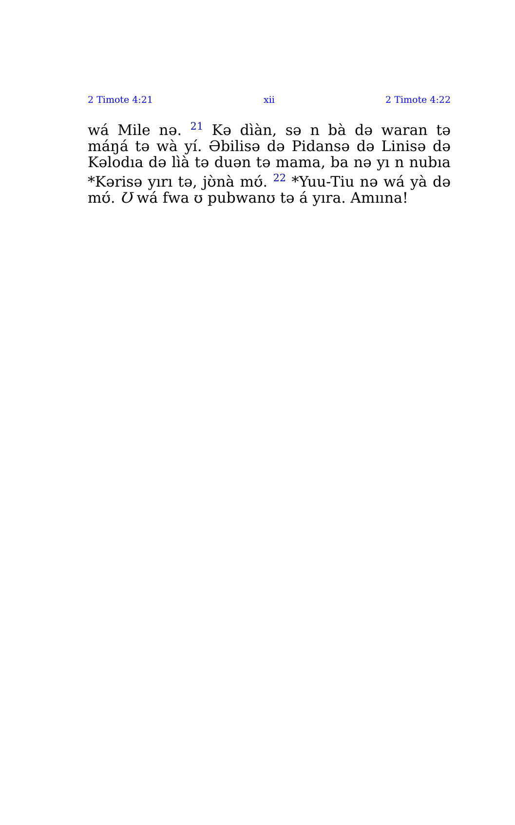2 Timote 4:21 xii 2 Timote 4:22
wá Mile nə. <sup>21</sup> Kə dìàn, sə n bà də waran tə máŋá tə wà yí. Əbilisə də Pidansə də Linisə də Kəlodıa də lìà tə duən tə mama, ba nə yı n nubıa *Kərisə yırı tə, jʊ̀nà mʊ́. <sup>22</sup> *Yuu-Tiu nə wá yà də mʊ́. Ʊ wá fwa ʊ pubwanʊ tə á yıra. Amıına!